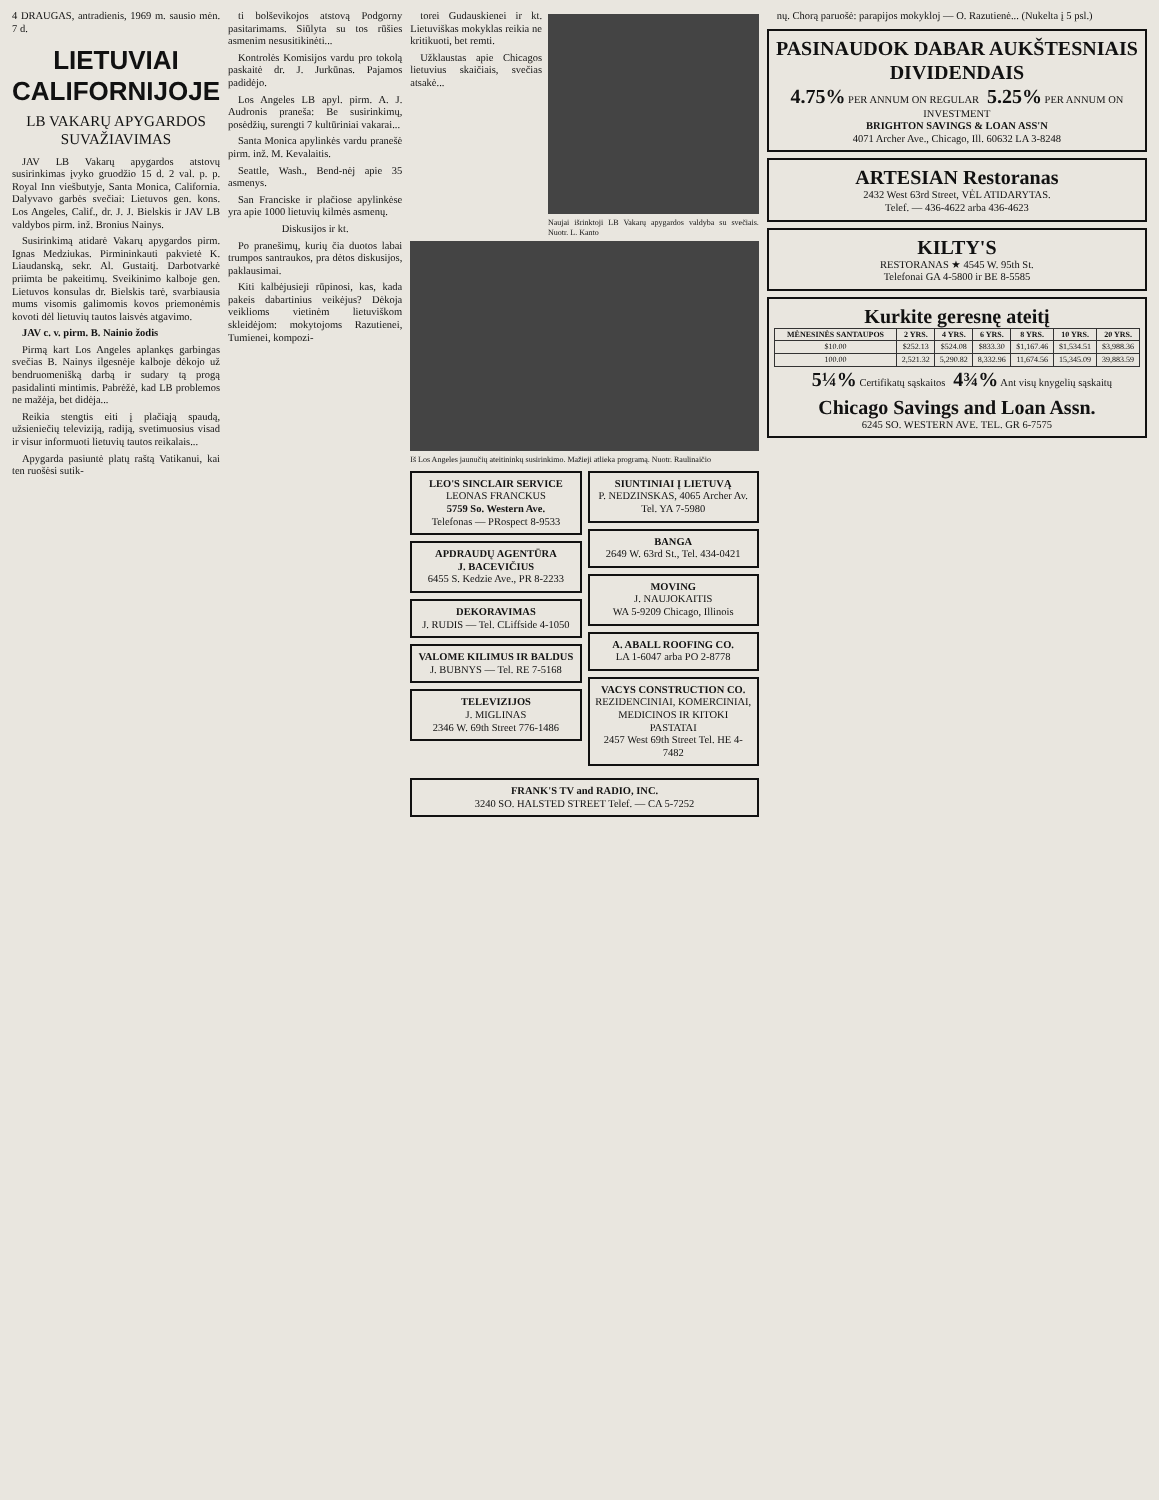4 DRAUGAS, antradienis, 1969 m. sausio mėn. 7 d.
LIETUVIAI CALIFORNIJOJE
LB VAKARŲ APYGARDOS SUVAŽIAVIMAS
JAV LB Vakarų apygardos atstovų susirinkimas įvyko gruodžio 15 d. 2 val. p. p. Royal Inn viešbutyje, Santa Monica, California. Dalyvavo garbės svečiai: Lietuvos gen. kons. Los Angeles, Calif., dr. J. J. Bielskis ir JAV LB valdybos pirm. inž. Bronius Nainys.
Susirinkimą atidarė Vakarų apygardos pirm. Ignas Medziukas. Pirmininkauti pakvietė K. Liaudanską, sekr. Al. Gustaitį. Darbotvarkė priimta be pakeitimų. Sveikinimo kalboje gen. Lietuvos konsulas dr. Bielskis tarė, svarbiausia mums visomis galimomis kovos priemonėmis kovoti dėl lietuvių tautos laisvės atgavimo.
JAV c. v. pirm. B. Nainio žodis
Pirmą kart Los Angeles aplankęs garbingas svečias B. Nainys ilgesnėje kalboje dėkojo už bendruomenišką darbą ir sudary tą progą pasidalinti mintimis. Pabrėžė, kad LB problemos ne mažėja, bet didėja...
Reikia stengtis eiti į plačiąją spaudą, užsieniečių televiziją, radiją, svetimuosius visad ir visur informuoti lietuvių tautos reikalais...
Apygarda pasiuntė platų raštą Vatikanui, kai ten ruošėsi sutik-
ti bolševikojos atstovą Podgorny pasitarimams. Siūlyta su tos rūšies asmenim nesusitikinėti...
Kontrolės Komisijos vardu pro tokolą paskaitė dr. J. Jurkūnas. Pajamos padidėjo.
Los Angeles LB apyl. pirm. A. J. Audronis praneša: Be susirinkimų, posėdžių, surengti 7 kultūriniai vakarai...
Santa Monica apylinkės vardu pranešė pirm. inž. M. Kevalaitis.
Seattle, Wash., Bend-nėj apie 35 asmenys.
San Franciske ir plačiose apylinkėse yra apie 1000 lietuvių kilmės asmenų.
Diskusijos ir kt.
Po pranešimų, kurių čia duotos labai trumpos santraukos, pra dėtos diskusijos, paklausimai.
Kiti kalbėjusieji rūpinosi, kas, kada pakeis dabartinius veikėjus? Dėkoja veiklioms vietinėm lietuviškom skleidėjom: mokytojoms Razutienei, Tumienei, kompozi-
torei Gudauskienei ir kt. Lietuviškas mokyklas reikia ne kritikuoti, bet remti.
Užklaustas apie Chicagos lietuvius skaičiais, svečias atsakė...
Naujai išrinktoji LB Vakarų apygardos valdyba su svečiais. Nuotr. L. Kanto
Iš Los Angeles jaunučių ateitininkų susirinkimo. Mažieji atlieka programą. Nuotr. Raulinaičio
LEO'S SINCLAIR SERVICE
LEONAS FRANCKUS
5759 So. Western Ave.
Telefonas — PRospect 8-9533
APDRAUDŲ AGENTŪRA
J. BACEVIČIUS
6455 S. Kedzie Ave., PR 8-2233
DEKORAVIMAS
J. RUDIS — Tel. CLiffside 4-1050
VALOME KILIMUS IR BALDUS
J. BUBNYS — Tel. RE 7-5168
TELEVIZIJOS
J. MIGLINAS
2346 W. 69th Street 776-1486
SIUNTINIAI Į LIETUVĄ
P. NEDZINSKAS, 4065 Archer Av. Tel. YA 7-5980
BANGA
2649 W. 63rd St., Tel. 434-0421
MOVING
J. NAUJOKAITIS
WA 5-9209 Chicago, Illinois
A. ABALL ROOFING CO.
LA 1-6047 arba PO 2-8778
VACYS CONSTRUCTION CO.
REZIDENCINIAI, KOMERCINIAI, MEDICINOS IR KITOKI PASTATAI
2457 West 69th Street Tel. HE 4-7482
FRANK'S TV and RADIO, INC.
3240 SO. HALSTED STREET Telef. — CA 5-7252
nų. Chorą paruošė: parapijos mokykloj — O. Razutienė... (Nukelta į 5 psl.)
PASINAUDOK DABAR AUKŠTESNIAIS DIVIDENDAIS
4.75% PER ANNUM ON REGULAR 5.25% PER ANNUM ON INVESTMENT
BRIGHTON SAVINGS & LOAN ASS'N
4071 Archer Ave., Chicago, Ill. 60632 LA 3-8248
ARTESIAN Restoranas
2432 West 63rd Street, VĖL ATIDARYTAS.
Telef. — 436-4622 arba 436-4623
KILTY'S
RESTORANAS ★ 4545 W. 95th St.
Telefonai GA 4-5800 ir BE 8-5585
Kurkite geresnę ateitį
| MĖNESINĖS SANTAUPOS | 2 YRS. | 4 YRS. | 6 YRS. | 8 YRS. | 10 YRS. | 20 YRS. |
| --- | --- | --- | --- | --- | --- | --- |
| $10.00 | $252.13 | $524.08 | $833.30 | $1,167.46 | $1,534.51 | $3,988.36 |
| 100.00 | 2,521.32 | 5,290.82 | 8,332.96 | 11,674.56 | 15,345.09 | 39,883.59 |
5¼% Certifikatų sąskaitos 4¾% Ant visų knygelių sąskaitų
Chicago Savings and Loan Assn.
6245 SO. WESTERN AVE. TEL. GR 6-7575